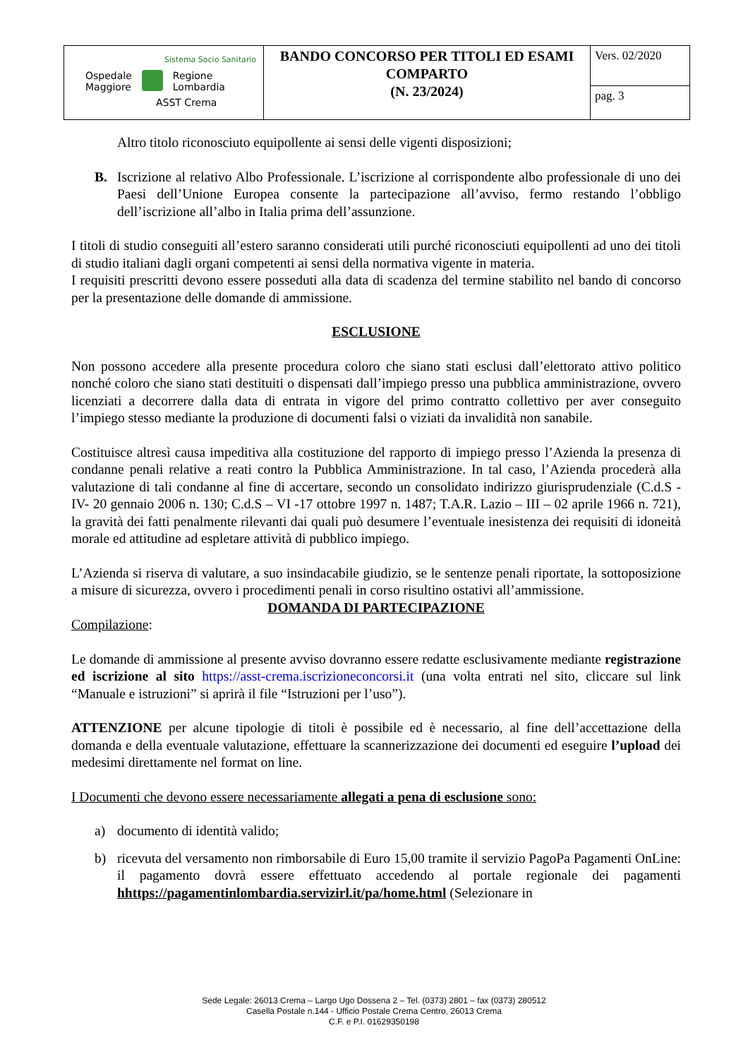| Sistema Socio Sanitario Ospedale Maggiore Regione Lombardia ASST Crema | BANDO CONCORSO PER TITOLI ED ESAMI COMPARTO (N. 23/2024) | Vers. 02/2020 |
| | | pag. 3 |
Altro titolo riconosciuto equipollente ai sensi delle vigenti disposizioni;
B. Iscrizione al relativo Albo Professionale. L’iscrizione al corrispondente albo professionale di uno dei Paesi dell’Unione Europea consente la partecipazione all’avviso, fermo restando l’obbligo dell’iscrizione all’albo in Italia prima dell’assunzione.
I titoli di studio conseguiti all’estero saranno considerati utili purché riconosciuti equipollenti ad uno dei titoli di studio italiani dagli organi competenti ai sensi della normativa vigente in materia.
I requisiti prescritti devono essere posseduti alla data di scadenza del termine stabilito nel bando di concorso per la presentazione delle domande di ammissione.
ESCLUSIONE
Non possono accedere alla presente procedura coloro che siano stati esclusi dall’elettorato attivo politico nonché coloro che siano stati destituiti o dispensati dall’impiego presso una pubblica amministrazione, ovvero licenziati a decorrere dalla data di entrata in vigore del primo contratto collettivo per aver conseguito l’impiego stesso mediante la produzione di documenti falsi o viziati da invalidità non sanabile.
Costituisce altresì causa impeditiva alla costituzione del rapporto di impiego presso l’Azienda la presenza di condanne penali relative a reati contro la Pubblica Amministrazione. In tal caso, l’Azienda procederà alla valutazione di tali condanne al fine di accertare, secondo un consolidato indirizzo giurisprudenziale (C.d.S - IV- 20 gennaio 2006 n. 130; C.d.S – VI -17 ottobre 1997 n. 1487; T.A.R. Lazio – III – 02 aprile 1966 n. 721), la gravità dei fatti penalmente rilevanti dai quali può desumere l’eventuale inesistenza dei requisiti di idoneità morale ed attitudine ad espletare attività di pubblico impiego.
L’Azienda si riserva di valutare, a suo insindacabile giudizio, se le sentenze penali riportate, la sottoposizione a misure di sicurezza, ovvero i procedimenti penali in corso risultino ostativi all’ammissione.
DOMANDA DI PARTECIPAZIONE
Compilazione:
Le domande di ammissione al presente avviso dovranno essere redatte esclusivamente mediante registrazione ed iscrizione al sito https://asst-crema.iscrizioneconcorsi.it (una volta entrati nel sito, cliccare sul link “Manuale e istruzioni” si aprirà il file “Istruzioni per l’uso”).
ATTENZIONE per alcune tipologie di titoli è possibile ed è necessario, al fine dell’accettazione della domanda e della eventuale valutazione, effettuare la scannerizzazione dei documenti ed eseguire l’upload dei medesimi direttamente nel format on line.
I Documenti che devono essere necessariamente allegati a pena di esclusione sono:
a) documento di identità valido;
b) ricevuta del versamento non rimborsabile di Euro 15,00 tramite il servizio PagoPa Pagamenti OnLine: il pagamento dovrà essere effettuato accedendo al portale regionale dei pagamenti hhttps://pagamentinlombardia.servizirl.it/pa/home.html (Selezionare in
Sede Legale: 26013 Crema – Largo Ugo Dossena 2 – Tel. (0373) 2801 – fax (0373) 280512
Casella Postale n.144 - Ufficio Postale Crema Centro, 26013 Crema
C.F. e P.I. 01629350198